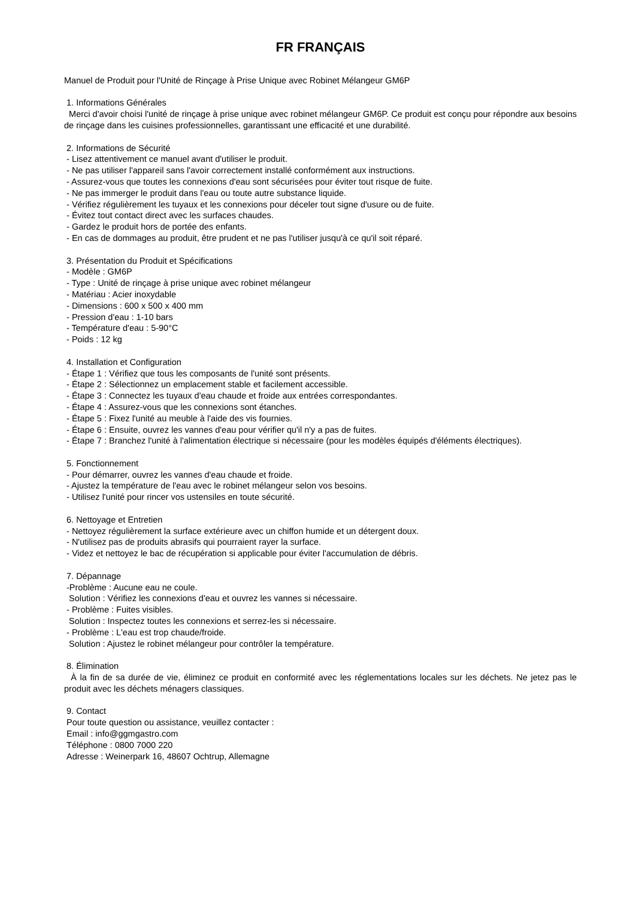FR FRANÇAIS
Manuel de Produit pour l'Unité de Rinçage à Prise Unique avec Robinet Mélangeur GM6P
1. Informations Générales
Merci d'avoir choisi l'unité de rinçage à prise unique avec robinet mélangeur GM6P. Ce produit est conçu pour répondre aux besoins de rinçage dans les cuisines professionnelles, garantissant une efficacité et une durabilité.
2. Informations de Sécurité
- Lisez attentivement ce manuel avant d'utiliser le produit.
- Ne pas utiliser l'appareil sans l'avoir correctement installé conformément aux instructions.
- Assurez-vous que toutes les connexions d'eau sont sécurisées pour éviter tout risque de fuite.
- Ne pas immerger le produit dans l'eau ou toute autre substance liquide.
- Vérifiez régulièrement les tuyaux et les connexions pour déceler tout signe d'usure ou de fuite.
- Évitez tout contact direct avec les surfaces chaudes.
- Gardez le produit hors de portée des enfants.
- En cas de dommages au produit, être prudent et ne pas l'utiliser jusqu'à ce qu'il soit réparé.
3. Présentation du Produit et Spécifications
- Modèle : GM6P
- Type : Unité de rinçage à prise unique avec robinet mélangeur
- Matériau : Acier inoxydable
- Dimensions : 600 x 500 x 400 mm
- Pression d'eau : 1-10 bars
- Température d'eau : 5-90°C
- Poids : 12 kg
4. Installation et Configuration
- Étape 1 : Vérifiez que tous les composants de l'unité sont présents.
- Étape 2 : Sélectionnez un emplacement stable et facilement accessible.
- Étape 3 : Connectez les tuyaux d'eau chaude et froide aux entrées correspondantes.
- Étape 4 : Assurez-vous que les connexions sont étanches.
- Étape 5 : Fixez l'unité au meuble à l'aide des vis fournies.
- Étape 6 : Ensuite, ouvrez les vannes d'eau pour vérifier qu'il n'y a pas de fuites.
- Étape 7 : Branchez l'unité à l'alimentation électrique si nécessaire (pour les modèles équipés d'éléments électriques).
5. Fonctionnement
- Pour démarrer, ouvrez les vannes d'eau chaude et froide.
- Ajustez la température de l'eau avec le robinet mélangeur selon vos besoins.
- Utilisez l'unité pour rincer vos ustensiles en toute sécurité.
6. Nettoyage et Entretien
- Nettoyez régulièrement la surface extérieure avec un chiffon humide et un détergent doux.
- N'utilisez pas de produits abrasifs qui pourraient rayer la surface.
- Videz et nettoyez le bac de récupération si applicable pour éviter l'accumulation de débris.
7. Dépannage
-Problème : Aucune eau ne coule.
Solution : Vérifiez les connexions d'eau et ouvrez les vannes si nécessaire.
- Problème : Fuites visibles.
Solution : Inspectez toutes les connexions et serrez-les si nécessaire.
- Problème : L'eau est trop chaude/froide.
Solution : Ajustez le robinet mélangeur pour contrôler la température.
8. Élimination
À la fin de sa durée de vie, éliminez ce produit en conformité avec les réglementations locales sur les déchets. Ne jetez pas le produit avec les déchets ménagers classiques.
9. Contact
Pour toute question ou assistance, veuillez contacter :
Email : info@ggmgastro.com
Téléphone : 0800 7000 220
Adresse : Weinerpark 16, 48607 Ochtrup, Allemagne